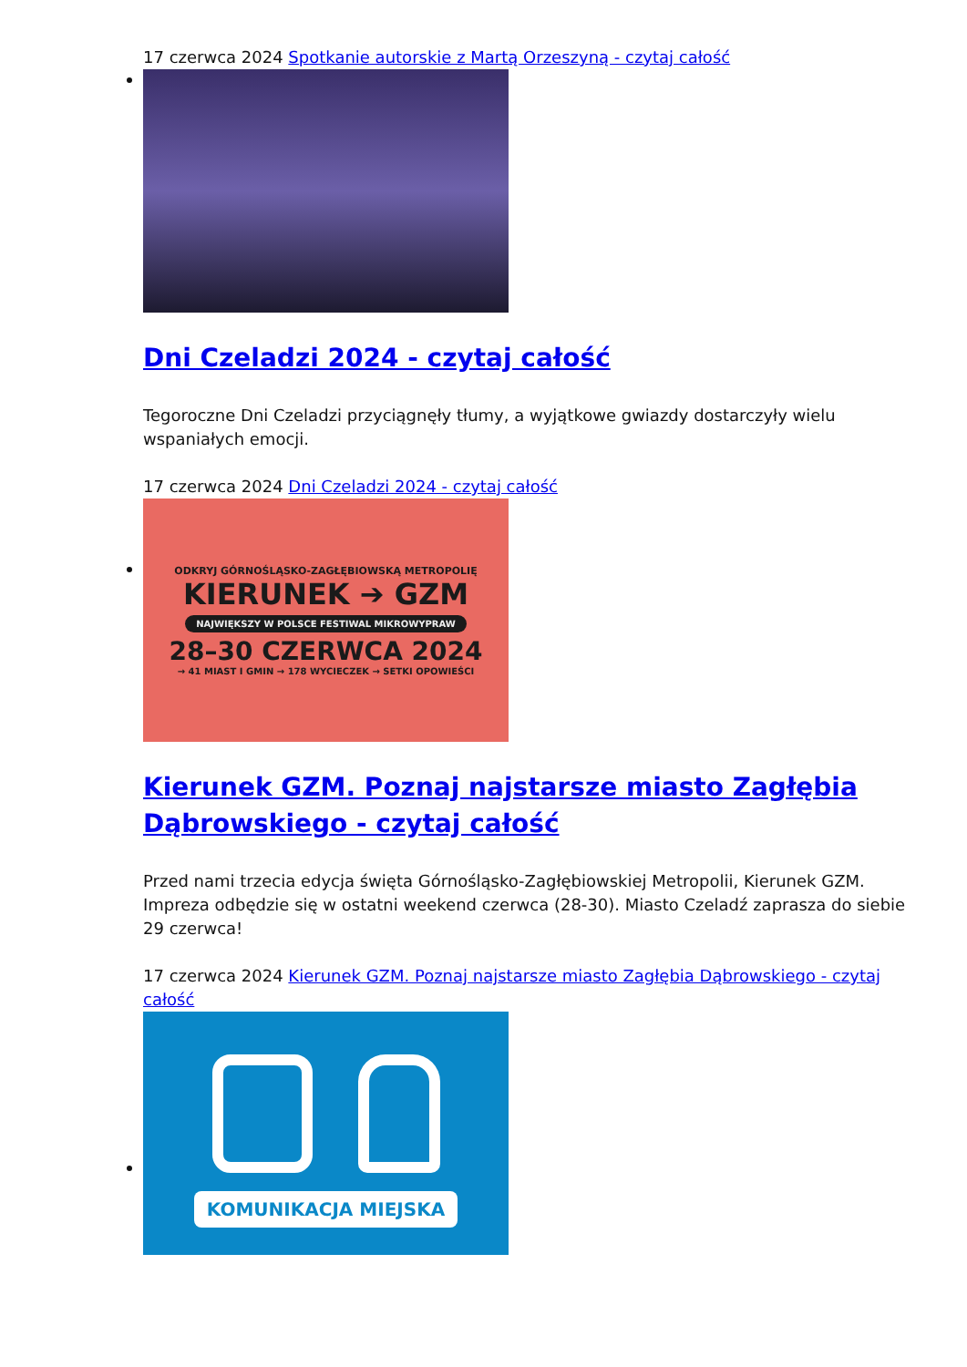17 czerwca 2024 Spotkanie autorskie z Martą Orzeszyną - czytaj całość
Dni Czeladzi 2024 - czytaj całość
Tegoroczne Dni Czeladzi przyciągnęły tłumy, a wyjątkowe gwiazdy dostarczyły wielu wspaniałych emocji.
17 czerwca 2024 Dni Czeladzi 2024 - czytaj całość
ODKRYJ GÓRNOŚLĄSKO-ZAGŁĘBIOWSKĄ METROPOLIĘ
KIERUNEK ➔ GZM
NAJWIĘKSZY W POLSCE FESTIWAL MIKROWYPRAW
28–30 CZERWCA 2024
→ 41 MIAST I GMIN → 178 WYCIECZEK → SETKI OPOWIEŚCI
Kierunek GZM. Poznaj najstarsze miasto Zagłębia Dąbrowskiego - czytaj całość
Przed nami trzecia edycja święta Górnośląsko-Zagłębiowskiej Metropolii, Kierunek GZM. Impreza odbędzie się w ostatni weekend czerwca (28-30). Miasto Czeladź zaprasza do siebie 29 czerwca!
17 czerwca 2024 Kierunek GZM. Poznaj najstarsze miasto Zagłębia Dąbrowskiego - czytaj całość
KOMUNIKACJA MIEJSKA